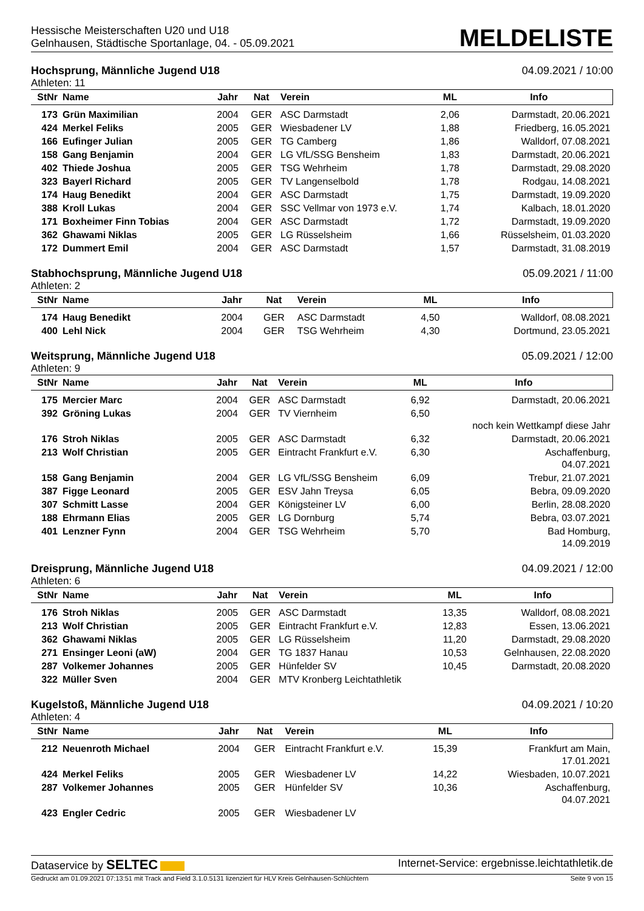Hessische Meisterschaften U20 und U18
Gelnhausen, Städtische Sportanlage, 04. - 05.09.2021
MELDELISTE
Hochsprung, Männliche Jugend U18 04.09.2021 / 10:00
Athleten: 11
| StNr | Name | Jahr | Nat | Verein | ML | Info |
| --- | --- | --- | --- | --- | --- | --- |
| 173 | Grün Maximilian | 2004 | GER | ASC Darmstadt | 2,06 | Darmstadt, 20.06.2021 |
| 424 | Merkel Feliks | 2005 | GER | Wiesbadener LV | 1,88 | Friedberg, 16.05.2021 |
| 166 | Eufinger Julian | 2005 | GER | TG Camberg | 1,86 | Walldorf, 07.08.2021 |
| 158 | Gang Benjamin | 2004 | GER | LG VfL/SSG Bensheim | 1,83 | Darmstadt, 20.06.2021 |
| 402 | Thiede Joshua | 2005 | GER | TSG Wehrheim | 1,78 | Darmstadt, 29.08.2020 |
| 323 | Bayerl Richard | 2005 | GER | TV Langenselbold | 1,78 | Rodgau, 14.08.2021 |
| 174 | Haug Benedikt | 2004 | GER | ASC Darmstadt | 1,75 | Darmstadt, 19.09.2020 |
| 388 | Kroll Lukas | 2004 | GER | SSC Vellmar von 1973 e.V. | 1,74 | Kalbach, 18.01.2020 |
| 171 | Boxheimer Finn Tobias | 2004 | GER | ASC Darmstadt | 1,72 | Darmstadt, 19.09.2020 |
| 362 | Ghawami Niklas | 2005 | GER | LG Rüsselsheim | 1,66 | Rüsselsheim, 01.03.2020 |
| 172 | Dummert Emil | 2004 | GER | ASC Darmstadt | 1,57 | Darmstadt, 31.08.2019 |
Stabhochsprung, Männliche Jugend U18 05.09.2021 / 11:00
Athleten: 2
| StNr | Name | Jahr | Nat | Verein | ML | Info |
| --- | --- | --- | --- | --- | --- | --- |
| 174 | Haug Benedikt | 2004 | GER | ASC Darmstadt | 4,50 | Walldorf, 08.08.2021 |
| 400 | Lehl Nick | 2004 | GER | TSG Wehrheim | 4,30 | Dortmund, 23.05.2021 |
Weitsprung, Männliche Jugend U18 05.09.2021 / 12:00
Athleten: 9
| StNr | Name | Jahr | Nat | Verein | ML | Info |
| --- | --- | --- | --- | --- | --- | --- |
| 175 | Mercier Marc | 2004 | GER | ASC Darmstadt | 6,92 | Darmstadt, 20.06.2021 |
| 392 | Gröning Lukas | 2004 | GER | TV Viernheim | 6,50 | noch kein Wettkampf diese Jahr |
| 176 | Stroh Niklas | 2005 | GER | ASC Darmstadt | 6,32 | Darmstadt, 20.06.2021 |
| 213 | Wolf Christian | 2005 | GER | Eintracht Frankfurt e.V. | 6,30 | Aschaffenburg, 04.07.2021 |
| 158 | Gang Benjamin | 2004 | GER | LG VfL/SSG Bensheim | 6,09 | Trebur, 21.07.2021 |
| 387 | Figge Leonard | 2005 | GER | ESV Jahn Treysa | 6,05 | Bebra, 09.09.2020 |
| 307 | Schmitt Lasse | 2004 | GER | Königsteiner LV | 6,00 | Berlin, 28.08.2020 |
| 188 | Ehrmann Elias | 2005 | GER | LG Dornburg | 5,74 | Bebra, 03.07.2021 |
| 401 | Lenzner Fynn | 2004 | GER | TSG Wehrheim | 5,70 | Bad Homburg, 14.09.2019 |
Dreisprung, Männliche Jugend U18 04.09.2021 / 12:00
Athleten: 6
| StNr | Name | Jahr | Nat | Verein | ML | Info |
| --- | --- | --- | --- | --- | --- | --- |
| 176 | Stroh Niklas | 2005 | GER | ASC Darmstadt | 13,35 | Walldorf, 08.08.2021 |
| 213 | Wolf Christian | 2005 | GER | Eintracht Frankfurt e.V. | 12,83 | Essen, 13.06.2021 |
| 362 | Ghawami Niklas | 2005 | GER | LG Rüsselsheim | 11,20 | Darmstadt, 29.08.2020 |
| 271 | Ensinger Leoni (aW) | 2004 | GER | TG 1837 Hanau | 10,53 | Gelnhausen, 22.08.2020 |
| 287 | Volkemer Johannes | 2005 | GER | Hünfelder SV | 10,45 | Darmstadt, 20.08.2020 |
| 322 | Müller Sven | 2004 | GER | MTV Kronberg Leichtathletik | | |
Kugelstoß, Männliche Jugend U18 04.09.2021 / 10:20
Athleten: 4
| StNr | Name | Jahr | Nat | Verein | ML | Info |
| --- | --- | --- | --- | --- | --- | --- |
| 212 | Neuenroth Michael | 2004 | GER | Eintracht Frankfurt e.V. | 15,39 | Frankfurt am Main, 17.01.2021 |
| 424 | Merkel Feliks | 2005 | GER | Wiesbadener LV | 14,22 | Wiesbaden, 10.07.2021 |
| 287 | Volkemer Johannes | 2005 | GER | Hünfelder SV | 10,36 | Aschaffenburg, 04.07.2021 |
| 423 | Engler Cedric | 2005 | GER | Wiesbadener LV | | |
Dataservice by SELTEC Internet-Service: ergebnisse.leichtathletik.de
Gedruckt am 01.09.2021 07:13:51 mit Track and Field 3.1.0.5131 lizenziert für HLV Kreis Gelnhausen-Schlüchtern Seite 9 von 15